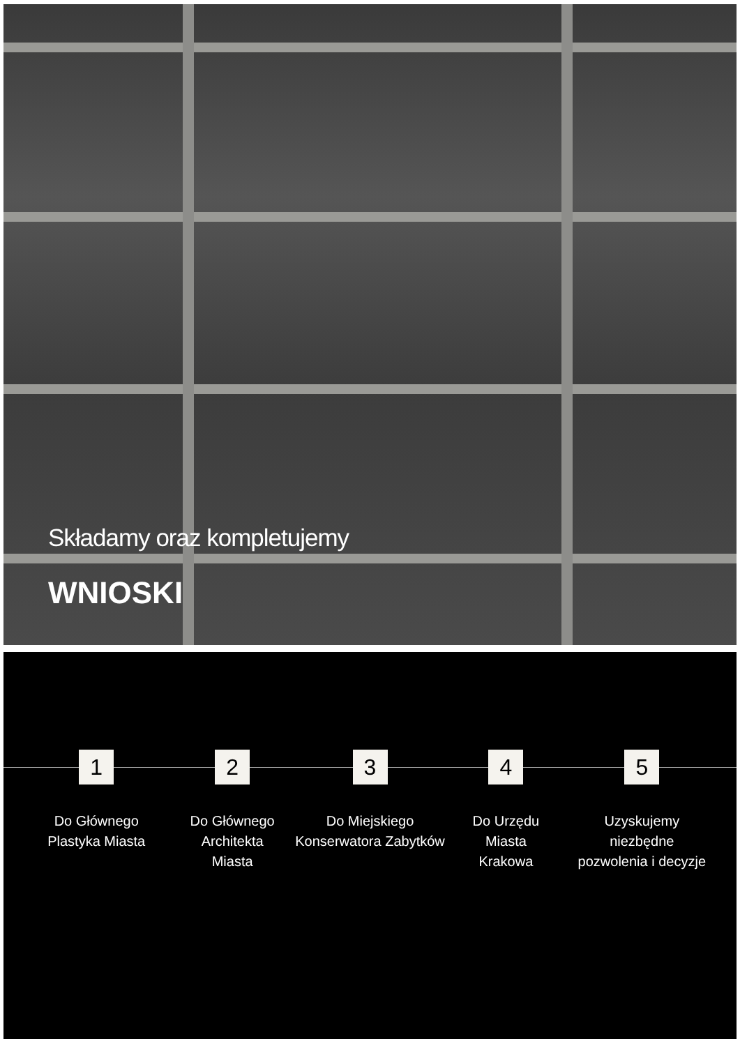Składamy oraz kompletujemy
WNIOSKI
1
Do Głównego
Plastyka Miasta
2
Do Głównego
Architekta Miasta
3
Do Miejskiego
Konserwatora Zabytków
4
Do Urzędu Miasta
Krakowa
5
Uzyskujemy
niezbędne
pozwolenia i decyzje